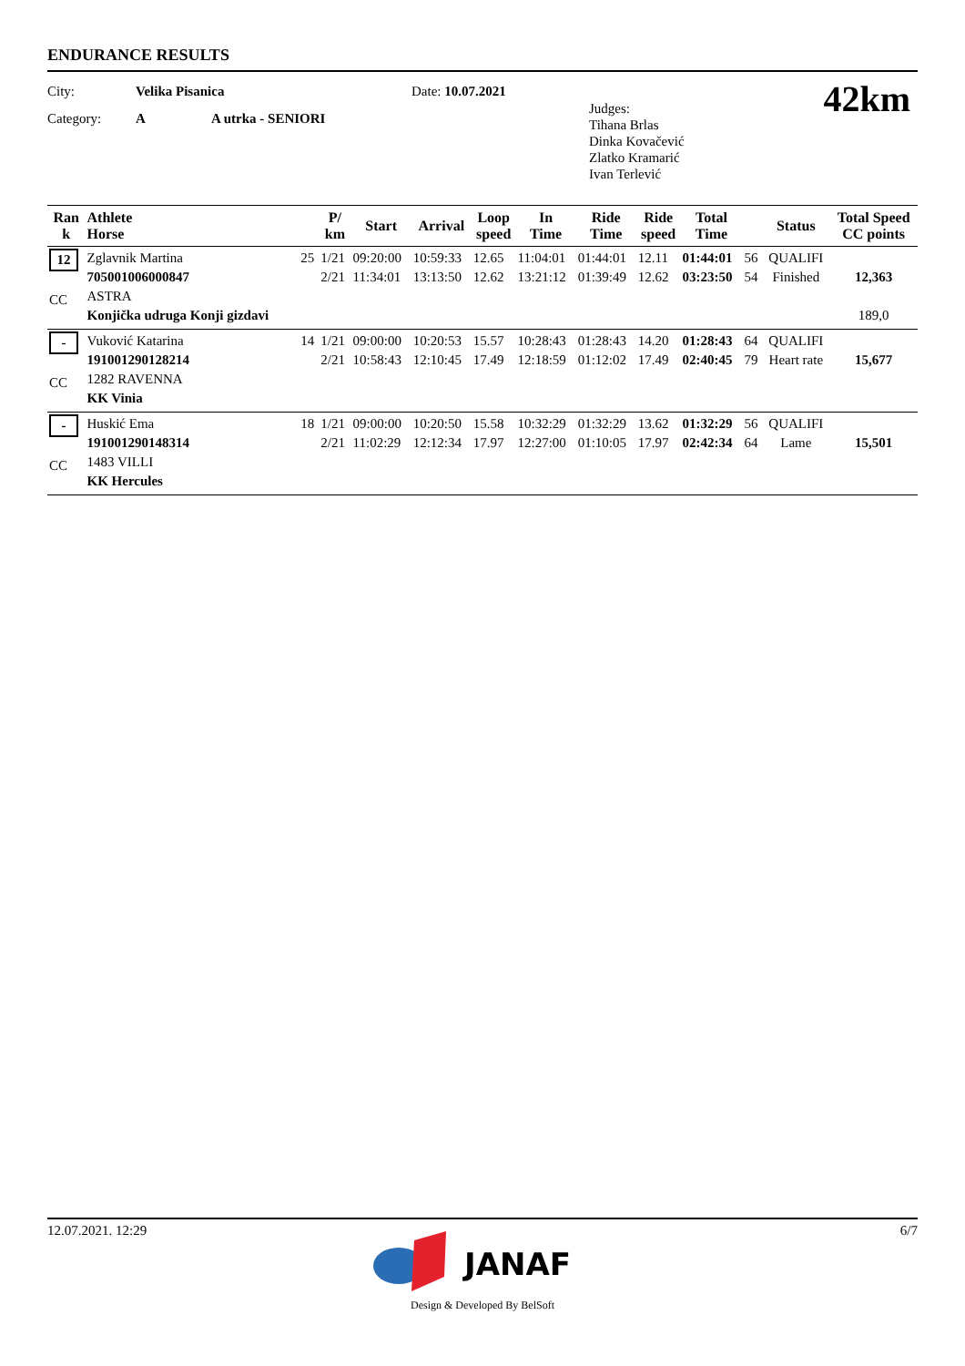ENDURANCE RESULTS
City: Velika Pisanica
Category: A A utrka - SENIORI
Date: 10.07.2021
Judges:
Tihana Brlas
Dinka Kovačević
Zlatko Kramarić
Ivan Terlević
42km
| Ran k | Athlete Horse | | P/ km | Start | Arrival | Loop speed | In Time | Ride Time | Ride speed | Total Time | | Status | Total Speed CC points |
| --- | --- | --- | --- | --- | --- | --- | --- | --- | --- | --- | --- | --- | --- |
| 12 CC | Zglavnik Martina 705001006000847 ASTRA Konjička udruga Konji gizdavi | 25 | 1/21 2/21 | 09:20:00 11:34:01 | 10:59:33 13:13:50 | 12.65 12.62 | 11:04:01 13:21:12 | 01:44:01 01:39:49 | 12.11 12.62 | 01:44:01 03:23:50 | 56 54 | QUALIFI Finished | 12,363 189,0 |
| - CC | Vuković Katarina 191001290128214 1282 RAVENNA KK Vinia | 14 | 1/21 2/21 | 09:00:00 10:58:43 | 10:20:53 12:10:45 | 15.57 17.49 | 10:28:43 12:18:59 | 01:28:43 01:12:02 | 14.20 17.49 | 01:28:43 02:40:45 | 64 79 | QUALIFI Heart rate | 15,677 |
| - CC | Huskić Ema 191001290148314 1483 VILLI KK Hercules | 18 | 1/21 2/21 | 09:00:00 11:02:29 | 10:20:50 12:12:34 | 15.58 17.97 | 10:32:29 12:27:00 | 01:32:29 01:10:05 | 13.62 17.97 | 01:32:29 02:42:34 | 56 64 | QUALIFI Lame | 15,501 |
12.07.2021. 12:29 6/7
JANAF
Design & Developed By BelSoft